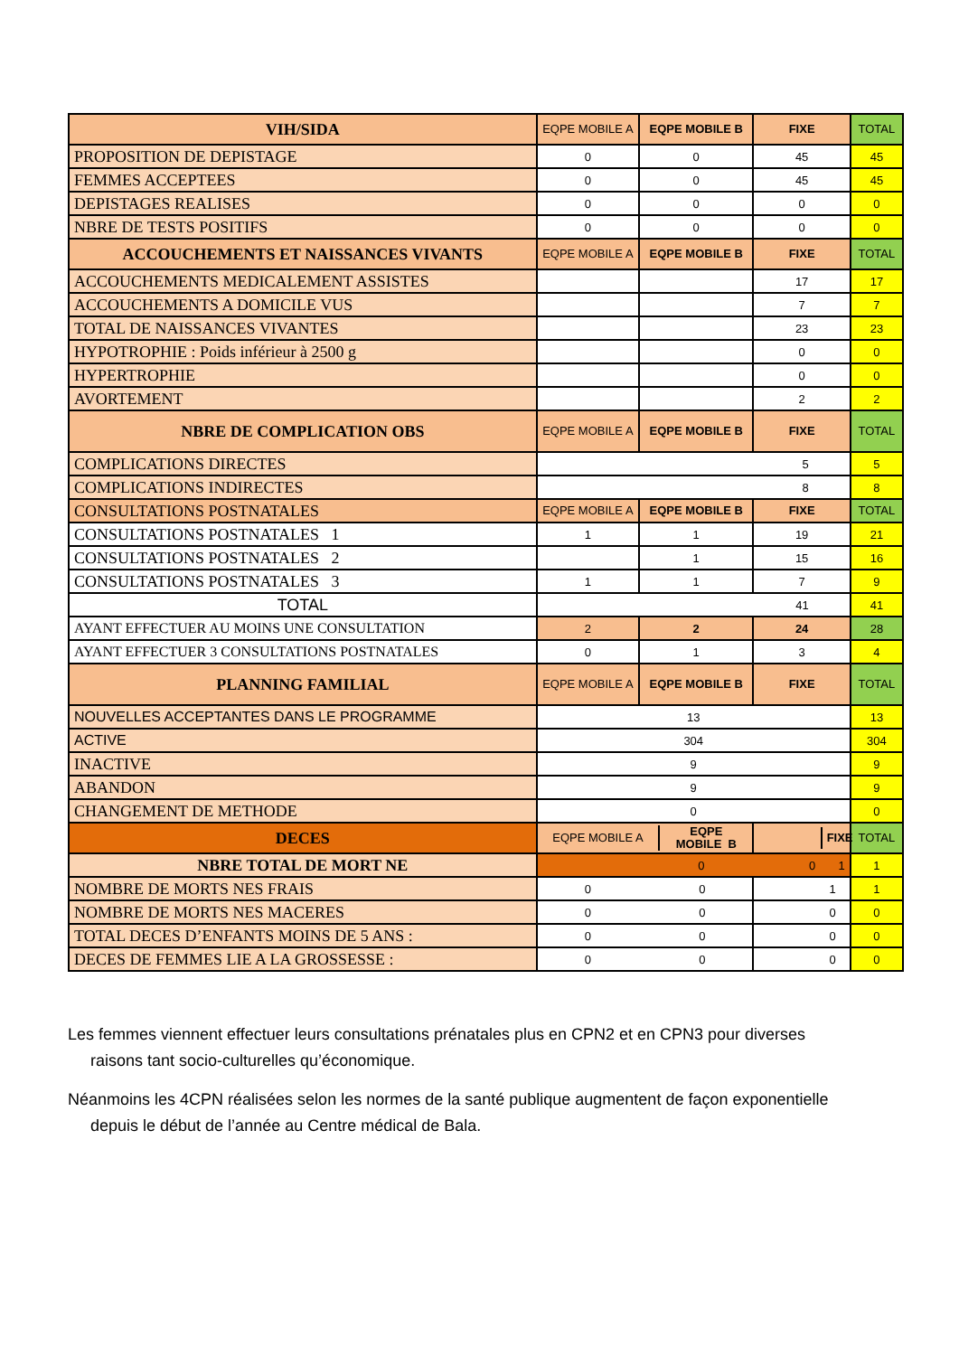| VIH/SIDA | EQPE MOBILE A | EQPE MOBILE B | FIXE | TOTAL |
| --- | --- | --- | --- | --- |
| PROPOSITION DE DEPISTAGE | 0 | 0 | 45 | 45 |
| FEMMES ACCEPTEES | 0 | 0 | 45 | 45 |
| DEPISTAGES REALISES | 0 | 0 | 0 | 0 |
| NBRE DE TESTS POSITIFS | 0 | 0 | 0 | 0 |
| ACCOUCHEMENTS ET NAISSANCES VIVANTS | EQPE MOBILE A | EQPE MOBILE B | FIXE | TOTAL |
| ACCOUCHEMENTS MEDICALEMENT ASSISTES | | | 17 | 17 |
| ACCOUCHEMENTS A DOMICILE VUS | | | 7 | 7 |
| TOTAL DE NAISSANCES VIVANTES | | | 23 | 23 |
| HYPOTROPHIE : Poids inférieur à 2500 g | | | 0 | 0 |
| HYPERTROPHIE | | | 0 | 0 |
| AVORTEMENT | | | 2 | 2 |
| NBRE DE COMPLICATION OBS | EQPE MOBILE A | EQPE MOBILE B | FIXE | TOTAL |
| COMPLICATIONS DIRECTES | 5 | | | 5 |
| COMPLICATIONS INDIRECTES | 8 | | | 8 |
| CONSULTATIONS POSTNATALES | EQPE MOBILE A | EQPE MOBILE B | FIXE | TOTAL |
| CONSULTATIONS POSTNATALES 1 | 1 | 1 | 19 | 21 |
| CONSULTATIONS POSTNATALES 2 | | 1 | 15 | 16 |
| CONSULTATIONS POSTNATALES 3 | 1 | 1 | 7 | 9 |
| TOTAL | 41 | | | 41 |
| AYANT EFFECTUER AU MOINS UNE CONSULTATION | 2 | 2 | 24 | 28 |
| AYANT EFFECTUER 3 CONSULTATIONS POSTNATALES | 0 | 1 | 3 | 4 |
| PLANNING FAMILIAL | EQPE MOBILE A | EQPE MOBILE B | FIXE | TOTAL |
| NOUVELLES ACCEPTANTES DANS LE PROGRAMME | 13 | | | 13 |
| ACTIVE | 304 | | | 304 |
| INACTIVE | 9 | | | 9 |
| ABANDON | 9 | | | 9 |
| CHANGEMENT DE METHODE | 0 | | | 0 |
| DECES | / EQPE MOBILE A / EQPE MOBILE B / / --- / --- / | | / / FIXE / / --- / --- / | TOTAL |
| NBRE TOTAL DE MORT NE | 0 0 1 | | | 1 |
| NOMBRE DE MORTS NES FRAIS | 0 0 | | 1 | 1 |
| NOMBRE DE MORTS NES MACERES | 0 0 | | 0 | 0 |
| TOTAL DECES D’ENFANTS MOINS DE 5 ANS : | 0 0 | | 0 | 0 |
| DECES DE FEMMES LIE A LA GROSSESSE : | 0 0 | | 0 | 0 |
Les femmes viennent effectuer leurs consultations prénatales plus en CPN2 et en CPN3 pour diverses raisons tant socio-culturelles qu’économique.
Néanmoins les 4CPN réalisées selon les normes de la santé publique augmentent de façon exponentielle depuis le début de l’année au Centre médical de Bala.